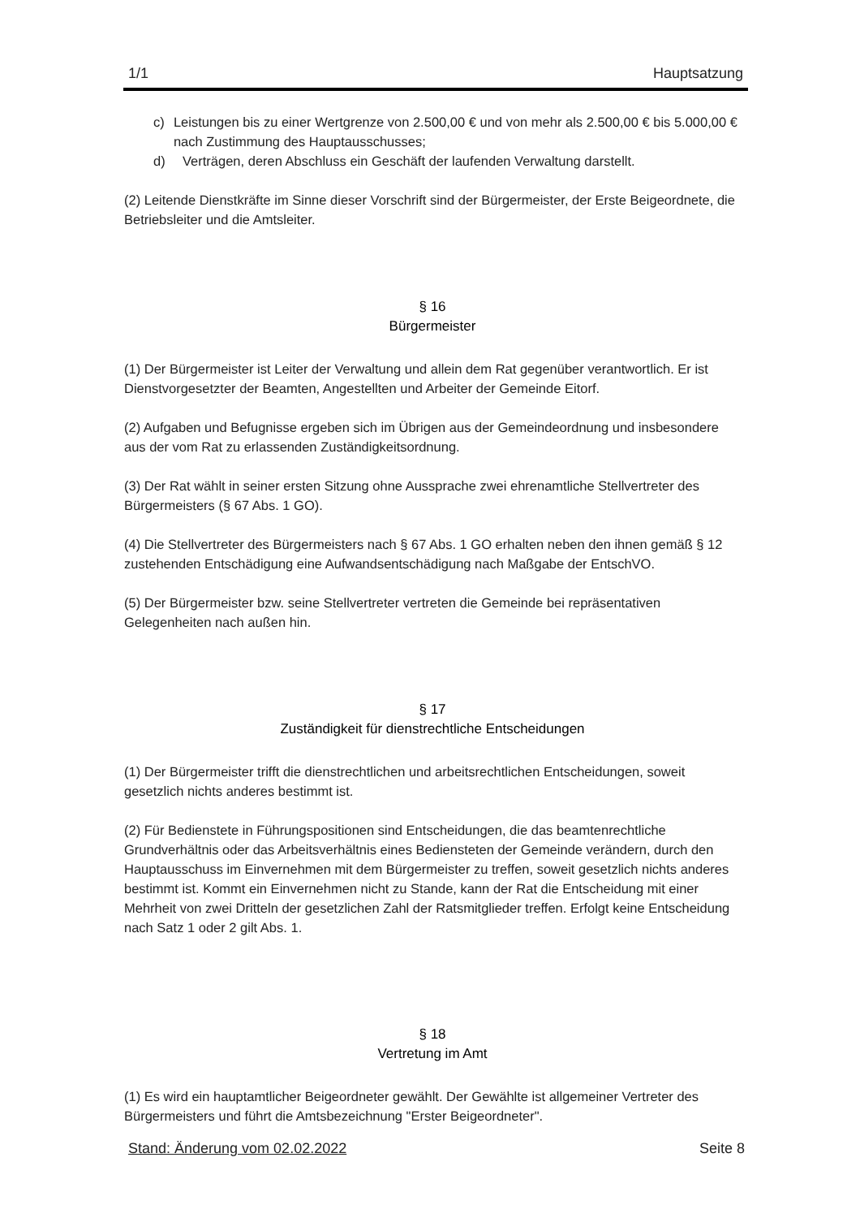1/1 Hauptsatzung
c) Leistungen bis zu einer Wertgrenze von 2.500,00 € und von mehr als 2.500,00 € bis 5.000,00 € nach Zustimmung des Hauptausschusses;
d) Verträgen, deren Abschluss ein Geschäft der laufenden Verwaltung darstellt.
(2) Leitende Dienstkräfte im Sinne dieser Vorschrift sind der Bürgermeister, der Erste Beigeordnete, die Betriebsleiter und die Amtsleiter.
§ 16
Bürgermeister
(1) Der Bürgermeister ist Leiter der Verwaltung und allein dem Rat gegenüber verantwortlich. Er ist Dienstvorgesetzter der Beamten, Angestellten und Arbeiter der Gemeinde Eitorf.
(2) Aufgaben und Befugnisse ergeben sich im Übrigen aus der Gemeindeordnung und insbesondere aus der vom Rat zu erlassenden Zuständigkeitsordnung.
(3) Der Rat wählt in seiner ersten Sitzung ohne Aussprache zwei ehrenamtliche Stellvertreter des Bürgermeisters (§ 67 Abs. 1 GO).
(4) Die Stellvertreter des Bürgermeisters nach § 67 Abs. 1 GO erhalten neben den ihnen gemäß § 12 zustehenden Entschädigung eine Aufwandsentschädigung nach Maßgabe der EntschVO.
(5) Der Bürgermeister bzw. seine Stellvertreter vertreten die Gemeinde bei repräsentativen Gelegenheiten nach außen hin.
§ 17
Zuständigkeit für dienstrechtliche Entscheidungen
(1) Der Bürgermeister trifft die dienstrechtlichen und arbeitsrechtlichen Entscheidungen, soweit gesetzlich nichts anderes bestimmt ist.
(2) Für Bedienstete in Führungspositionen sind Entscheidungen, die das beamtenrechtliche Grundverhältnis oder das Arbeitsverhältnis eines Bediensteten der Gemeinde verändern, durch den Hauptausschuss im Einvernehmen mit dem Bürgermeister zu treffen, soweit gesetzlich nichts anderes bestimmt ist. Kommt ein Einvernehmen nicht zu Stande, kann der Rat die Entscheidung mit einer Mehrheit von zwei Dritteln der gesetzlichen Zahl der Ratsmitglieder treffen. Erfolgt keine Entscheidung nach Satz 1 oder 2 gilt Abs. 1.
§ 18
Vertretung im Amt
(1) Es wird ein hauptamtlicher Beigeordneter gewählt. Der Gewählte ist allgemeiner Vertreter des Bürgermeisters und führt die Amtsbezeichnung "Erster Beigeordneter".
Stand: Änderung vom 02.02.2022 Seite 8